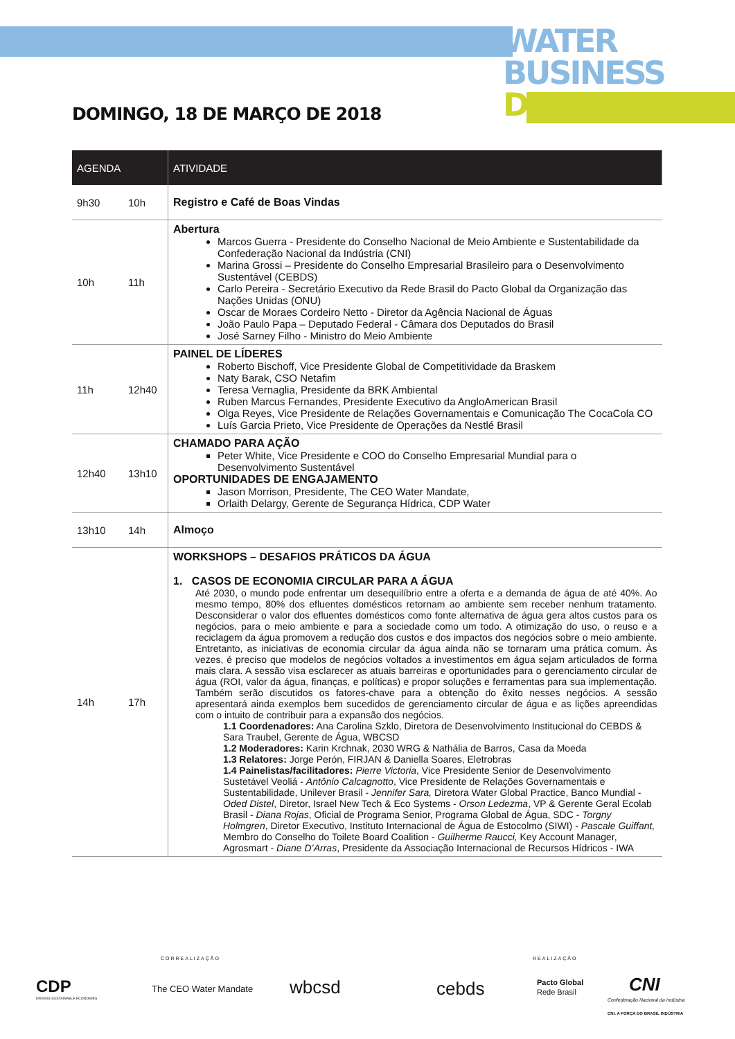WATER
BUSINESS
DAY
DOMINGO, 18 DE MARÇO DE 2018
| AGENDA | | ATIVIDADE |
| --- | --- | --- |
| 9h30 | 10h | Registro e Café de Boas Vindas |
| 10h | 11h | Abertura Marcos Guerra - Presidente do Conselho Nacional de Meio Ambiente e Sustentabilidade da Confederação Nacional da Indústria (CNI) Marina Grossi – Presidente do Conselho Empresarial Brasileiro para o Desenvolvimento Sustentável (CEBDS) Carlo Pereira - Secretário Executivo da Rede Brasil do Pacto Global da Organização das Nações Unidas (ONU) Oscar de Moraes Cordeiro Netto - Diretor da Agência Nacional de Águas João Paulo Papa – Deputado Federal - Câmara dos Deputados do Brasil José Sarney Filho - Ministro do Meio Ambiente |
| 11h | 12h40 | PAINEL DE LÍDERES Roberto Bischoff, Vice Presidente Global de Competitividade da Braskem Naty Barak, CSO Netafim Teresa Vernaglia, Presidente da BRK Ambiental Ruben Marcus Fernandes, Presidente Executivo da AngloAmerican Brasil Olga Reyes, Vice Presidente de Relações Governamentais e Comunicação The CocaCola CO Luís Garcia Prieto, Vice Presidente de Operações da Nestlé Brasil |
| 12h40 | 13h10 | CHAMADO PARA AÇÃO Peter White, Vice Presidente e COO do Conselho Empresarial Mundial para o Desenvolvimento Sustentável OPORTUNIDADES DE ENGAJAMENTO Jason Morrison, Presidente, The CEO Water Mandate, Orlaith Delargy, Gerente de Segurança Hídrica, CDP Water |
| 13h10 | 14h | Almoço |
| 14h | 17h | WORKSHOPS – DESAFIOS PRÁTICOS DA ÁGUA 1. CASOS DE ECONOMIA CIRCULAR PARA A ÁGUA Até 2030, o mundo pode enfrentar um desequilíbrio entre a oferta e a demanda de água de até 40%. Ao mesmo tempo, 80% dos efluentes domésticos retornam ao ambiente sem receber nenhum tratamento. Desconsiderar o valor dos efluentes domésticos como fonte alternativa de água gera altos custos para os negócios, para o meio ambiente e para a sociedade como um todo. A otimização do uso, o reuso e a reciclagem da água promovem a redução dos custos e dos impactos dos negócios sobre o meio ambiente. Entretanto, as iniciativas de economia circular da água ainda não se tornaram uma prática comum. Às vezes, é preciso que modelos de negócios voltados a investimentos em água sejam articulados de forma mais clara. A sessão visa esclarecer as atuais barreiras e oportunidades para o gerenciamento circular de água (ROI, valor da água, finanças, e políticas) e propor soluções e ferramentas para sua implementação. Também serão discutidos os fatores-chave para a obtenção do êxito nesses negócios. A sessão apresentará ainda exemplos bem sucedidos de gerenciamento circular de água e as lições apreendidas com o intuito de contribuir para a expansão dos negócios. 1.1 Coordenadores: Ana Carolina Szklo, Diretora de Desenvolvimento Institucional do CEBDS & Sara Traubel, Gerente de Água, WBCSD 1.2 Moderadores: Karin Krchnak, 2030 WRG & Nathália de Barros, Casa da Moeda 1.3 Relatores: Jorge Perón, FIRJAN & Daniella Soares, Eletrobras 1.4 Painelistas/facilitadores: Pierre Victoria , Vice Presidente Senior de Desenvolvimento Sustetável Veoliá - Antônio Calcagnotto , Vice Presidente de Relações Governamentais e Sustentabilidade, Unilever Brasil - Jennifer Sara, Diretora Water Global Practice, Banco Mundial - Oded Distel , Diretor, Israel New Tech & Eco Systems - Orson Ledezma , VP & Gerente Geral Ecolab Brasil - Diana Rojas , Oficial de Programa Senior, Programa Global de Água, SDC - Torgny Holmgren , Diretor Executivo, Instituto Internacional de Água de Estocolmo (SIWI) - Pascale Guiffant, Membro do Conselho do Toilete Board Coalition - Guilherme Raucci, Key Account Manager, Agrosmart - Diane D’Arras , Presidente da Associação Internacional de Recursos Hídricos - IWA |
CORREALIZAÇÃO REALIZAÇÃO
CDP
DRIVING SUSTAINABLE ECONOMIES
The CEO Water Mandate wbcsd cebds Pacto Global
Rede Brasil CNI
Confederação Nacional da Indústria
CNI. A FORÇA DO BRASIL INDÚSTRIA